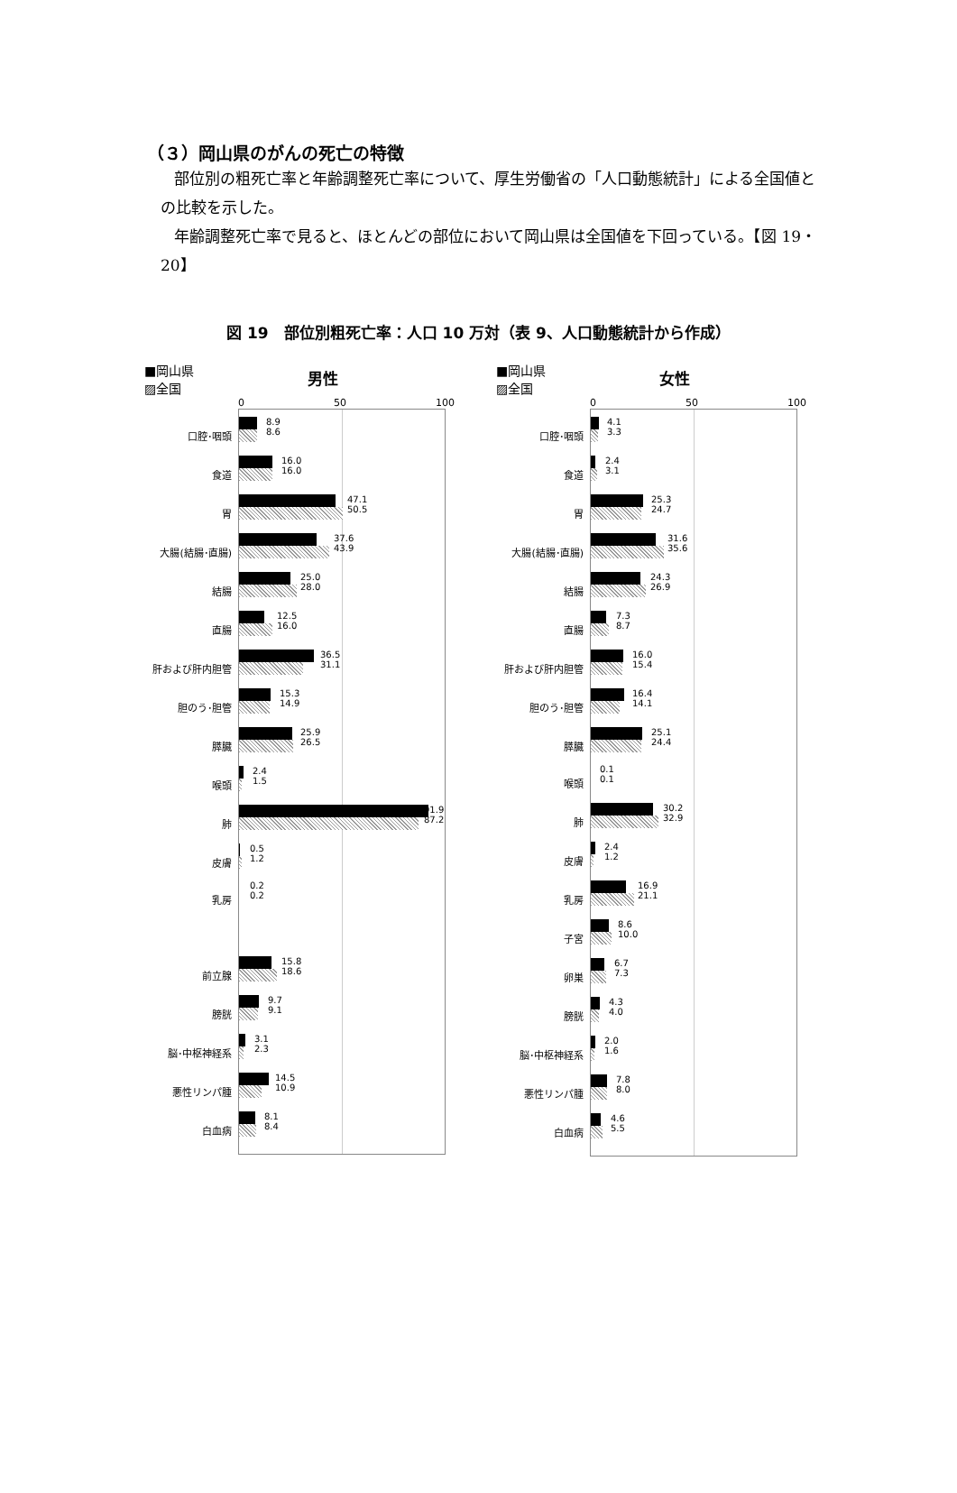（３）岡山県のがんの死亡の特徴
部位別の粗死亡率と年齢調整死亡率について、厚生労働省の「人口動態統計」による全国値との比較を示した。
年齢調整死亡率で見ると、ほとんどの部位において岡山県は全国値を下回っている。【図 19・20】
図 19　部位別粗死亡率：人口 10 万対（表 9、人口動態統計から作成）
■岡山県
▨全国
男性
0 50 100
口腔･咽頭
8.9
8.6
食道
16.0
16.0
胃
47.1
50.5
大腸(結腸･直腸)
37.6
43.9
結腸
25.0
28.0
直腸
12.5
16.0
肝および肝内胆管
36.5
31.1
胆のう･胆管
15.3
14.9
膵臓
25.9
26.5
喉頭
2.4
1.5
肺
91.9
87.2
皮膚
0.5
1.2
乳房
0.2
0.2
前立腺
15.8
18.6
膀胱
9.7
9.1
脳･中枢神経系
3.1
2.3
悪性リンパ腫
14.5
10.9
白血病
8.1
8.4
■岡山県
▨全国
女性
0 50 100
口腔･咽頭
4.1
3.3
食道
2.4
3.1
胃
25.3
24.7
大腸(結腸･直腸)
31.6
35.6
結腸
24.3
26.9
直腸
7.3
8.7
肝および肝内胆管
16.0
15.4
胆のう･胆管
16.4
14.1
膵臓
25.1
24.4
喉頭
0.1
0.1
肺
30.2
32.9
皮膚
2.4
1.2
乳房
16.9
21.1
子宮
8.6
10.0
卵巣
6.7
7.3
膀胱
4.3
4.0
脳･中枢神経系
2.0
1.6
悪性リンパ腫
7.8
8.0
白血病
4.6
5.5